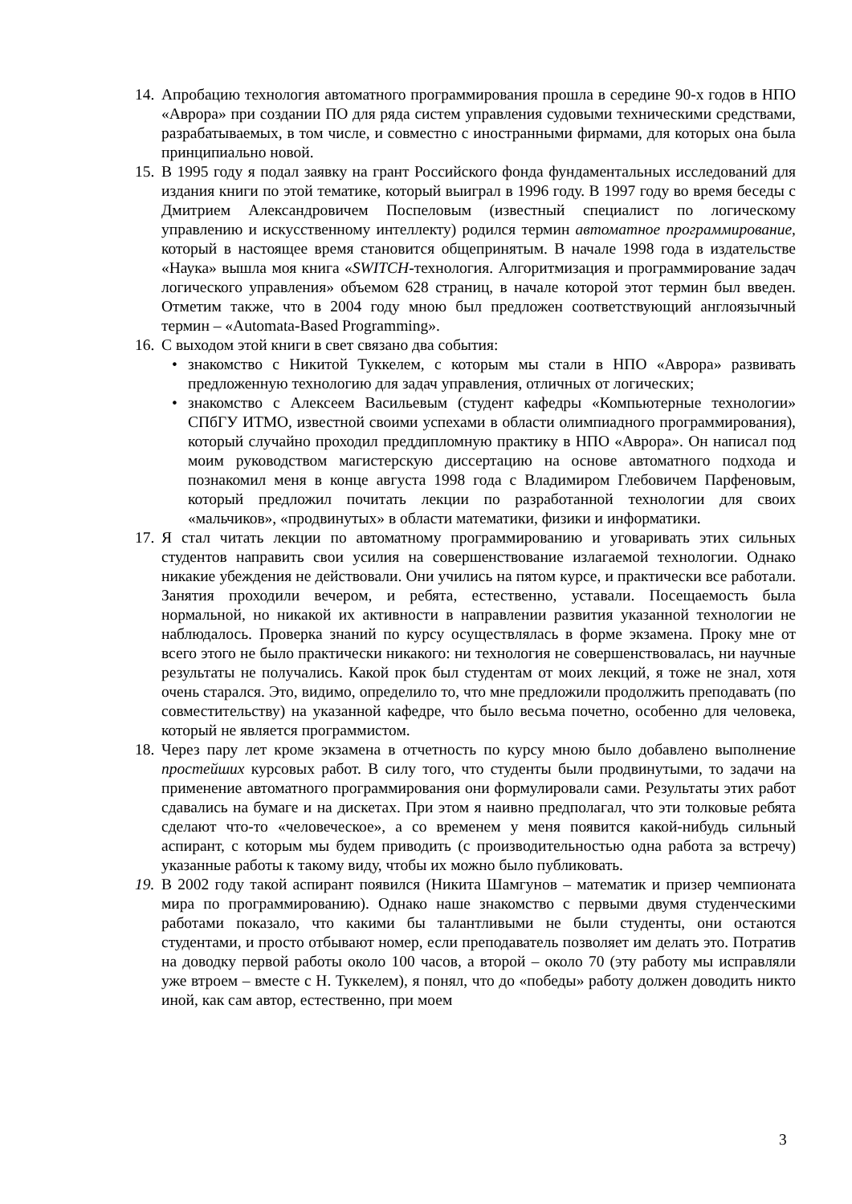14.
Апробацию технология автоматного программирования прошла в середине 90-х годов в НПО «Аврора» при создании ПО для ряда систем управления судовыми техническими средствами, разрабатываемых, в том числе, и совместно с иностранными фирмами, для которых она была принципиально новой.
15.
В 1995 году я подал заявку на грант Российского фонда фундаментальных исследований для издания книги по этой тематике, который выиграл в 1996 году. В 1997 году во время беседы с Дмитрием Александровичем Поспеловым (известный специалист по логическому управлению и искусственному интеллекту) родился термин автоматное программирование, который в настоящее время становится общепринятым. В начале 1998 года в издательстве «Наука» вышла моя книга «SWITCH-технология. Алгоритмизация и программирование задач логического управления» объемом 628 страниц, в начале которой этот термин был введен. Отметим также, что в 2004 году мною был предложен соответствующий англоязычный термин – «Automata-Based Programming».
16.
С выходом этой книги в свет связано два события:
• знакомство с Никитой Туккелем, с которым мы стали в НПО «Аврора» развивать предложенную технологию для задач управления, отличных от логических;
• знакомство с Алексеем Васильевым (студент кафедры «Компьютерные технологии» СПбГУ ИТМО, известной своими успехами в области олимпиадного программирования), который случайно проходил преддипломную практику в НПО «Аврора». Он написал под моим руководством магистерскую диссертацию на основе автоматного подхода и познакомил меня в конце августа 1998 года с Владимиром Глебовичем Парфеновым, который предложил почитать лекции по разработанной технологии для своих «мальчиков», «продвинутых» в области математики, физики и информатики.
17.
Я стал читать лекции по автоматному программированию и уговаривать этих сильных студентов направить свои усилия на совершенствование излагаемой технологии. Однако никакие убеждения не действовали. Они учились на пятом курсе, и практически все работали. Занятия проходили вечером, и ребята, естественно, уставали. Посещаемость была нормальной, но никакой их активности в направлении развития указанной технологии не наблюдалось. Проверка знаний по курсу осуществлялась в форме экзамена. Проку мне от всего этого не было практически никакого: ни технология не совершенствовалась, ни научные результаты не получались. Какой прок был студентам от моих лекций, я тоже не знал, хотя очень старался. Это, видимо, определило то, что мне предложили продолжить преподавать (по совместительству) на указанной кафедре, что было весьма почетно, особенно для человека, который не является программистом.
18.
Через пару лет кроме экзамена в отчетность по курсу мною было добавлено выполнение простейших курсовых работ. В силу того, что студенты были продвинутыми, то задачи на применение автоматного программирования они формулировали сами. Результаты этих работ сдавались на бумаге и на дискетах. При этом я наивно предполагал, что эти толковые ребята сделают что-то «человеческое», а со временем у меня появится какой-нибудь сильный аспирант, с которым мы будем приводить (с производительностью одна работа за встречу) указанные работы к такому виду, чтобы их можно было публиковать.
19.
В 2002 году такой аспирант появился (Никита Шамгунов – математик и призер чемпионата мира по программированию). Однако наше знакомство с первыми двумя студенческими работами показало, что какими бы талантливыми не были студенты, они остаются студентами, и просто отбывают номер, если преподаватель позволяет им делать это. Потратив на доводку первой работы около 100 часов, а второй – около 70 (эту работу мы исправляли уже втроем – вместе с Н. Туккелем), я понял, что до «победы» работу должен доводить никто иной, как сам автор, естественно, при моем
3